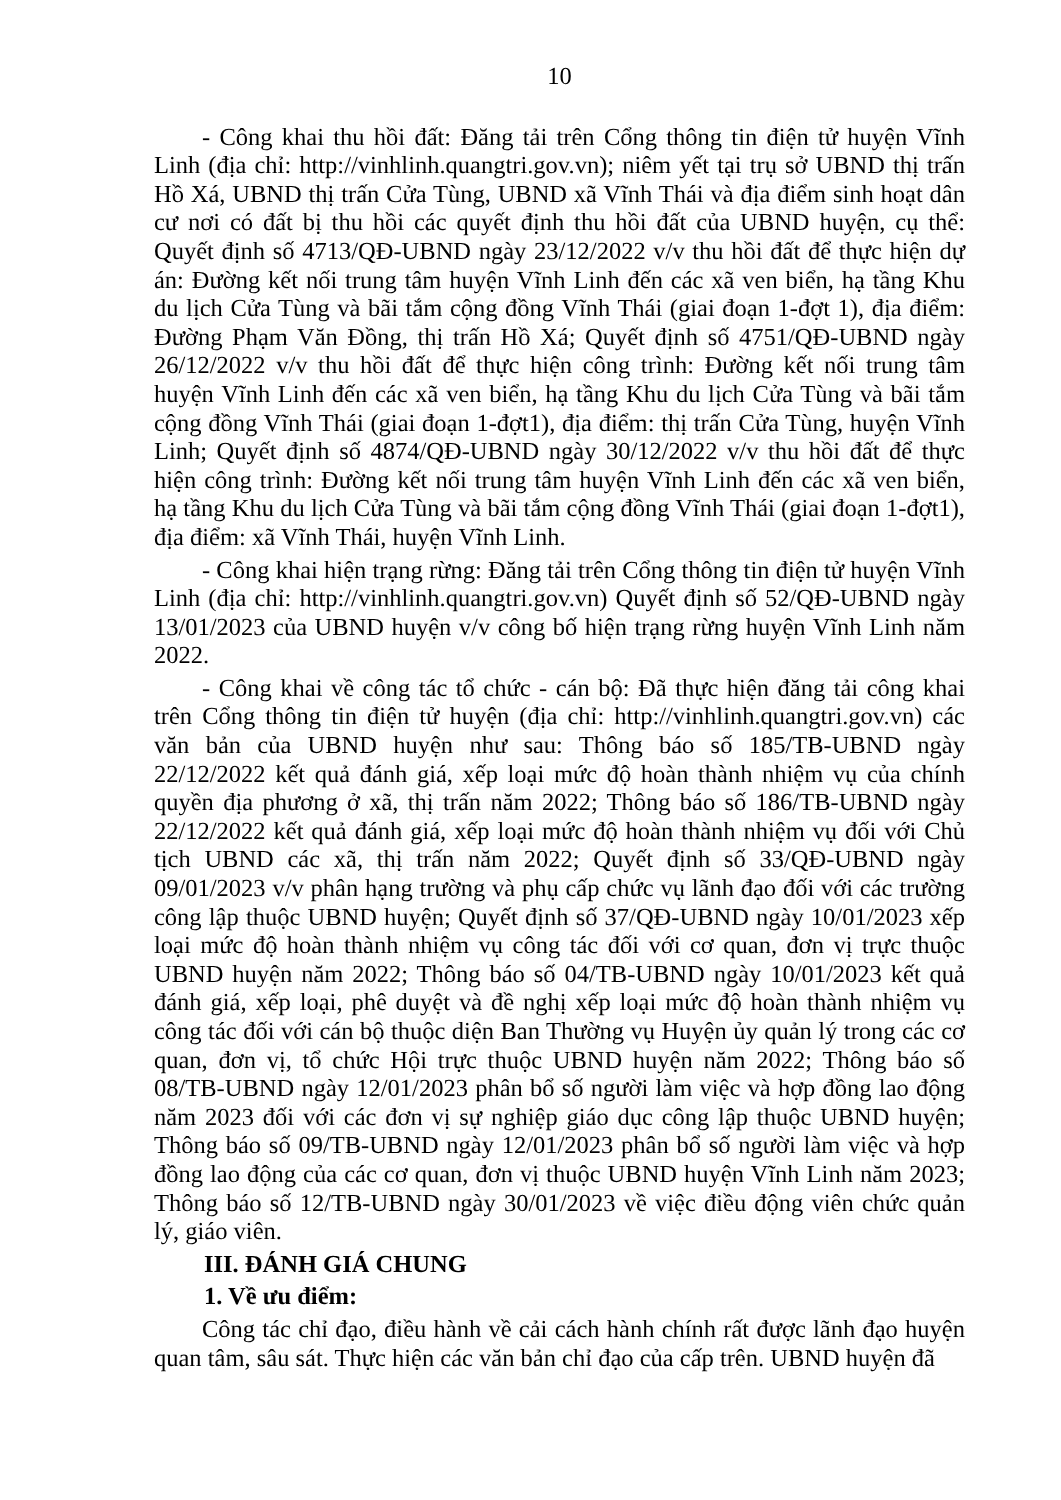10
- Công khai thu hồi đất: Đăng tải trên Cổng thông tin điện tử huyện Vĩnh Linh (địa chỉ: http://vinhlinh.quangtri.gov.vn); niêm yết tại trụ sở UBND thị trấn Hồ Xá, UBND thị trấn Cửa Tùng, UBND xã Vĩnh Thái và địa điểm sinh hoạt dân cư nơi có đất bị thu hồi các quyết định thu hồi đất của UBND huyện, cụ thể: Quyết định số 4713/QĐ-UBND ngày 23/12/2022 v/v thu hồi đất để thực hiện dự án: Đường kết nối trung tâm huyện Vĩnh Linh đến các xã ven biển, hạ tầng Khu du lịch Cửa Tùng và bãi tắm cộng đồng Vĩnh Thái (giai đoạn 1-đợt 1), địa điểm: Đường Phạm Văn Đồng, thị trấn Hồ Xá; Quyết định số 4751/QĐ-UBND ngày 26/12/2022 v/v thu hồi đất để thực hiện công trình: Đường kết nối trung tâm huyện Vĩnh Linh đến các xã ven biển, hạ tầng Khu du lịch Cửa Tùng và bãi tắm cộng đồng Vĩnh Thái (giai đoạn 1-đợt1), địa điểm: thị trấn Cửa Tùng, huyện Vĩnh Linh; Quyết định số 4874/QĐ-UBND ngày 30/12/2022 v/v thu hồi đất để thực hiện công trình: Đường kết nối trung tâm huyện Vĩnh Linh đến các xã ven biển, hạ tầng Khu du lịch Cửa Tùng và bãi tắm cộng đồng Vĩnh Thái (giai đoạn 1-đợt1), địa điểm: xã Vĩnh Thái, huyện Vĩnh Linh.
- Công khai hiện trạng rừng: Đăng tải trên Cổng thông tin điện tử huyện Vĩnh Linh (địa chỉ: http://vinhlinh.quangtri.gov.vn) Quyết định số 52/QĐ-UBND ngày 13/01/2023 của UBND huyện v/v công bố hiện trạng rừng huyện Vĩnh Linh năm 2022.
- Công khai về công tác tổ chức - cán bộ: Đã thực hiện đăng tải công khai trên Cổng thông tin điện tử huyện (địa chỉ: http://vinhlinh.quangtri.gov.vn) các văn bản của UBND huyện như sau: Thông báo số 185/TB-UBND ngày 22/12/2022 kết quả đánh giá, xếp loại mức độ hoàn thành nhiệm vụ của chính quyền địa phương ở xã, thị trấn năm 2022; Thông báo số 186/TB-UBND ngày 22/12/2022 kết quả đánh giá, xếp loại mức độ hoàn thành nhiệm vụ đối với Chủ tịch UBND các xã, thị trấn năm 2022; Quyết định số 33/QĐ-UBND ngày 09/01/2023 v/v phân hạng trường và phụ cấp chức vụ lãnh đạo đối với các trường công lập thuộc UBND huyện; Quyết định số 37/QĐ-UBND ngày 10/01/2023 xếp loại mức độ hoàn thành nhiệm vụ công tác đối với cơ quan, đơn vị trực thuộc UBND huyện năm 2022; Thông báo số 04/TB-UBND ngày 10/01/2023 kết quả đánh giá, xếp loại, phê duyệt và đề nghị xếp loại mức độ hoàn thành nhiệm vụ công tác đối với cán bộ thuộc diện Ban Thường vụ Huyện ủy quản lý trong các cơ quan, đơn vị, tổ chức Hội trực thuộc UBND huyện năm 2022; Thông báo số 08/TB-UBND ngày 12/01/2023 phân bổ số người làm việc và hợp đồng lao động năm 2023 đối với các đơn vị sự nghiệp giáo dục công lập thuộc UBND huyện; Thông báo số 09/TB-UBND ngày 12/01/2023 phân bổ số người làm việc và hợp đồng lao động của các cơ quan, đơn vị thuộc UBND huyện Vĩnh Linh năm 2023; Thông báo số 12/TB-UBND ngày 30/01/2023 về việc điều động viên chức quản lý, giáo viên.
III. ĐÁNH GIÁ CHUNG
1. Về ưu điểm:
Công tác chỉ đạo, điều hành về cải cách hành chính rất được lãnh đạo huyện quan tâm, sâu sát. Thực hiện các văn bản chỉ đạo của cấp trên. UBND huyện đã